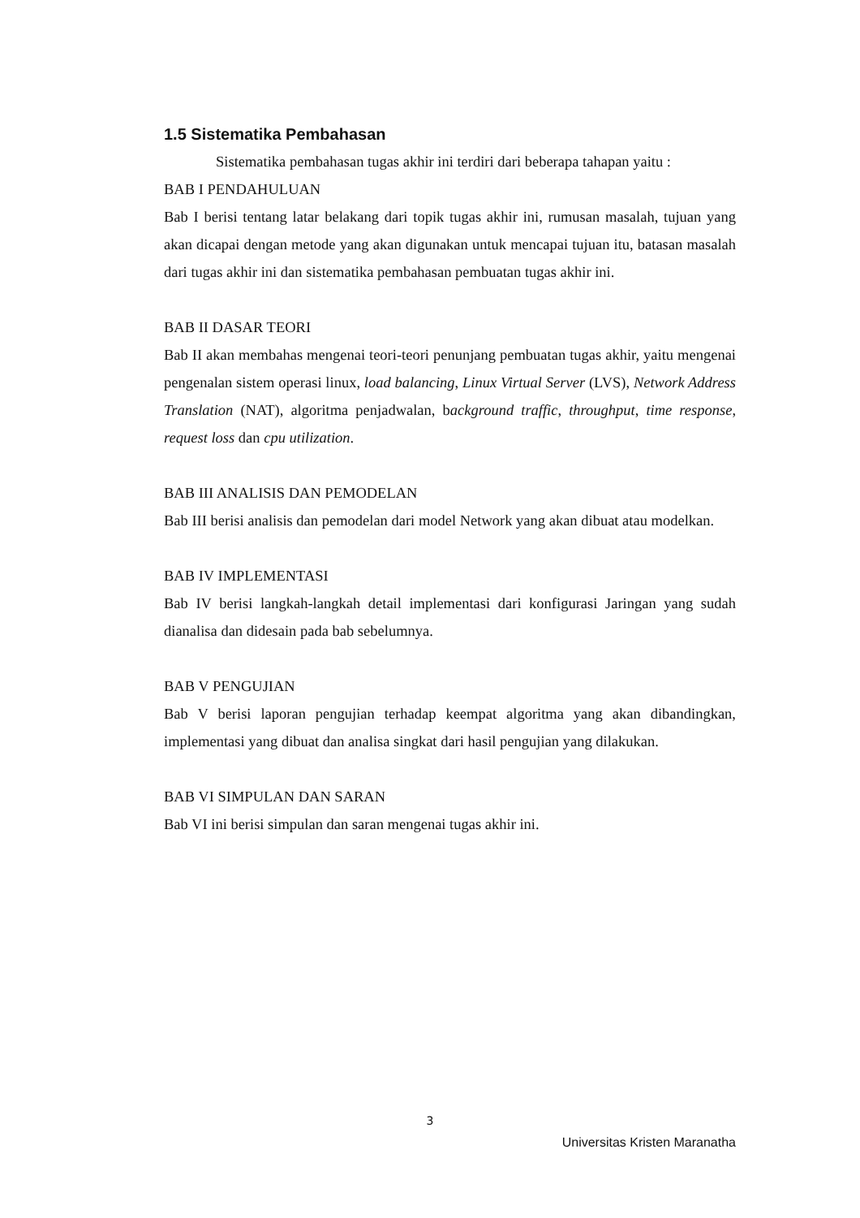1.5 Sistematika Pembahasan
Sistematika pembahasan tugas akhir ini terdiri dari beberapa tahapan yaitu :
BAB I PENDAHULUAN
Bab I berisi tentang latar belakang dari topik tugas akhir ini, rumusan masalah, tujuan yang akan dicapai dengan metode yang akan digunakan untuk mencapai tujuan itu, batasan masalah dari tugas akhir ini dan sistematika pembahasan pembuatan tugas akhir ini.
BAB II DASAR TEORI
Bab II akan membahas mengenai teori-teori penunjang pembuatan tugas akhir, yaitu mengenai pengenalan sistem operasi linux, load balancing, Linux Virtual Server (LVS), Network Address Translation (NAT), algoritma penjadwalan, background traffic, throughput, time response, request loss dan cpu utilization.
BAB III ANALISIS DAN PEMODELAN
Bab III berisi analisis dan pemodelan dari model Network yang akan dibuat atau modelkan.
BAB IV IMPLEMENTASI
Bab IV berisi langkah-langkah detail implementasi dari konfigurasi Jaringan yang sudah dianalisa dan didesain pada bab sebelumnya.
BAB V PENGUJIAN
Bab V berisi laporan pengujian terhadap keempat algoritma yang akan dibandingkan, implementasi yang dibuat dan analisa singkat dari hasil pengujian yang dilakukan.
BAB VI SIMPULAN DAN SARAN
Bab VI ini berisi simpulan dan saran mengenai tugas akhir ini.
3
Universitas Kristen Maranatha